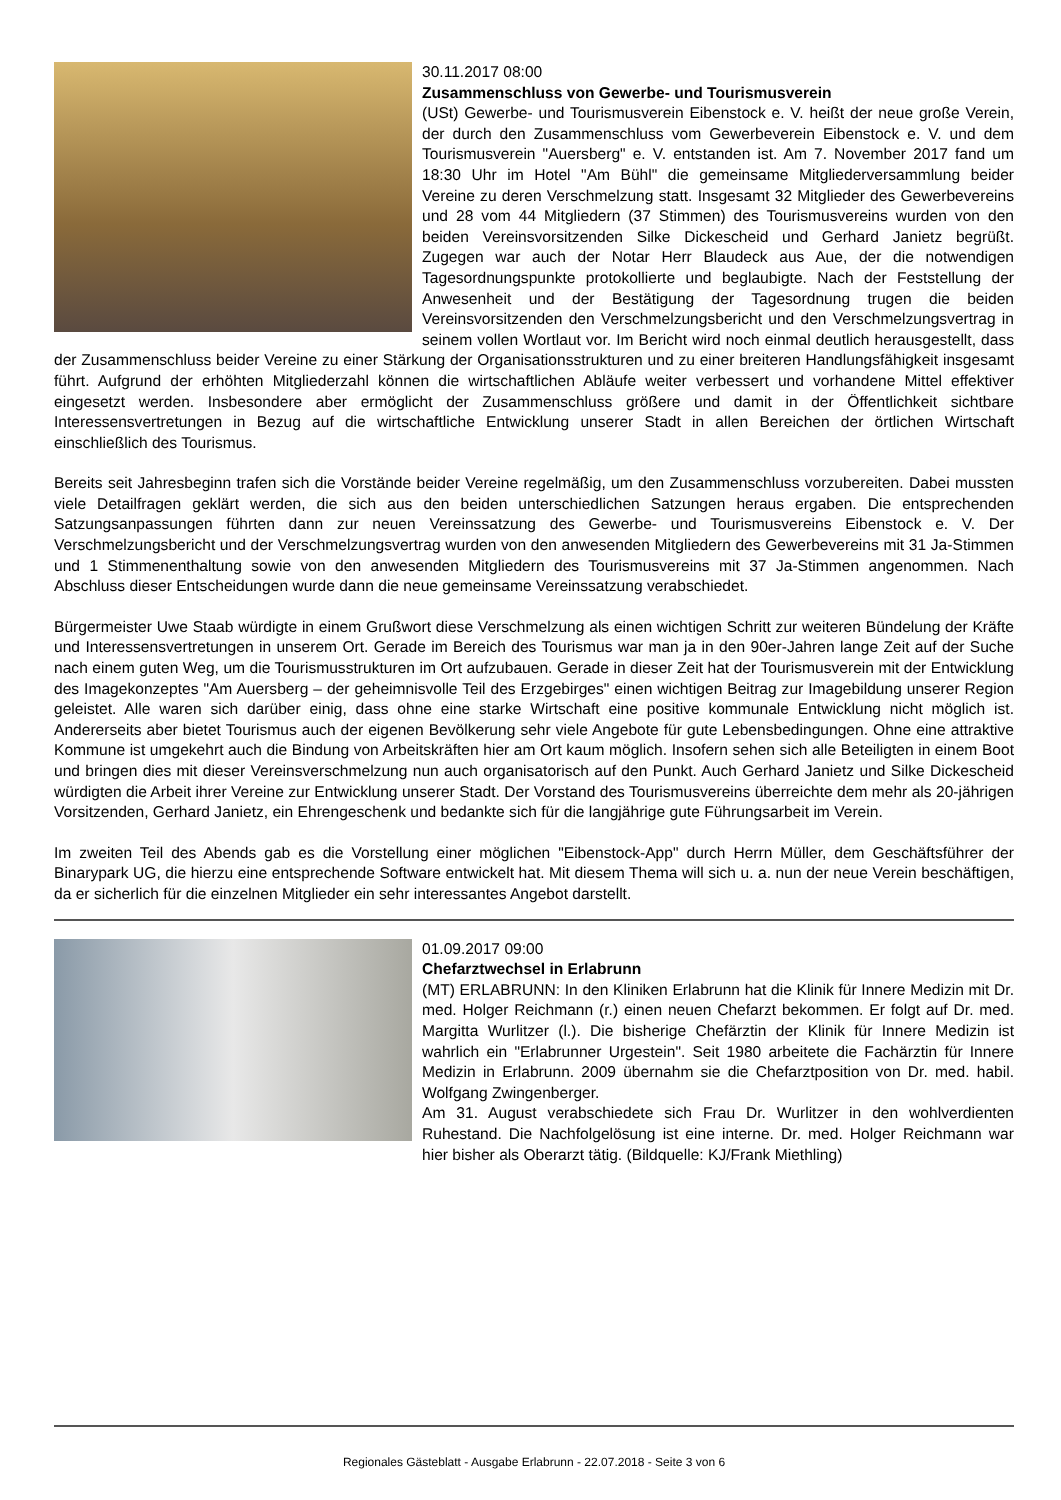30.11.2017 08:00
Zusammenschluss von Gewerbe- und Tourismusverein
(USt) Gewerbe- und Tourismusverein Eibenstock e. V. heißt der neue große Verein, der durch den Zusammenschluss vom Gewerbeverein Eibenstock e. V. und dem Tourismusverein "Auersberg" e. V. entstanden ist. Am 7. November 2017 fand um 18:30 Uhr im Hotel "Am Bühl" die gemeinsame Mitgliederversammlung beider Vereine zu deren Verschmelzung statt. Insgesamt 32 Mitglieder des Gewerbevereins und 28 vom 44 Mitgliedern (37 Stimmen) des Tourismusvereins wurden von den beiden Vereinsvorsitzenden Silke Dickescheid und Gerhard Janietz begrüßt. Zugegen war auch der Notar Herr Blaudeck aus Aue, der die notwendigen Tagesordnungspunkte protokollierte und beglaubigte. Nach der Feststellung der Anwesenheit und der Bestätigung der Tagesordnung trugen die beiden Vereinsvorsitzenden den Verschmelzungsbericht und den Verschmelzungsvertrag in seinem vollen Wortlaut vor. Im Bericht wird noch einmal deutlich herausgestellt, dass der Zusammenschluss beider Vereine zu einer Stärkung der Organisationsstrukturen und zu einer breiteren Handlungsfähigkeit insgesamt führt. Aufgrund der erhöhten Mitgliederzahl können die wirtschaftlichen Abläufe weiter verbessert und vorhandene Mittel effektiver eingesetzt werden. Insbesondere aber ermöglicht der Zusammenschluss größere und damit in der Öffentlichkeit sichtbare Interessensvertretungen in Bezug auf die wirtschaftliche Entwicklung unserer Stadt in allen Bereichen der örtlichen Wirtschaft einschließlich des Tourismus.
Bereits seit Jahresbeginn trafen sich die Vorstände beider Vereine regelmäßig, um den Zusammenschluss vorzubereiten. Dabei mussten viele Detailfragen geklärt werden, die sich aus den beiden unterschiedlichen Satzungen heraus ergaben. Die entsprechenden Satzungsanpassungen führten dann zur neuen Vereinssatzung des Gewerbe- und Tourismusvereins Eibenstock e. V. Der Verschmelzungsbericht und der Verschmelzungsvertrag wurden von den anwesenden Mitgliedern des Gewerbevereins mit 31 Ja-Stimmen und 1 Stimmenenthaltung sowie von den anwesenden Mitgliedern des Tourismusvereins mit 37 Ja-Stimmen angenommen. Nach Abschluss dieser Entscheidungen wurde dann die neue gemeinsame Vereinssatzung verabschiedet.
Bürgermeister Uwe Staab würdigte in einem Grußwort diese Verschmelzung als einen wichtigen Schritt zur weiteren Bündelung der Kräfte und Interessensvertretungen in unserem Ort. Gerade im Bereich des Tourismus war man ja in den 90er-Jahren lange Zeit auf der Suche nach einem guten Weg, um die Tourismusstrukturen im Ort aufzubauen. Gerade in dieser Zeit hat der Tourismusverein mit der Entwicklung des Imagekonzeptes "Am Auersberg – der geheimnisvolle Teil des Erzgebirges" einen wichtigen Beitrag zur Imagebildung unserer Region geleistet. Alle waren sich darüber einig, dass ohne eine starke Wirtschaft eine positive kommunale Entwicklung nicht möglich ist. Andererseits aber bietet Tourismus auch der eigenen Bevölkerung sehr viele Angebote für gute Lebensbedingungen. Ohne eine attraktive Kommune ist umgekehrt auch die Bindung von Arbeitskräften hier am Ort kaum möglich. Insofern sehen sich alle Beteiligten in einem Boot und bringen dies mit dieser Vereinsverschmelzung nun auch organisatorisch auf den Punkt. Auch Gerhard Janietz und Silke Dickescheid würdigten die Arbeit ihrer Vereine zur Entwicklung unserer Stadt. Der Vorstand des Tourismusvereins überreichte dem mehr als 20-jährigen Vorsitzenden, Gerhard Janietz, ein Ehrengeschenk und bedankte sich für die langjährige gute Führungsarbeit im Verein.
Im zweiten Teil des Abends gab es die Vorstellung einer möglichen "Eibenstock-App" durch Herrn Müller, dem Geschäftsführer der Binarypark UG, die hierzu eine entsprechende Software entwickelt hat. Mit diesem Thema will sich u. a. nun der neue Verein beschäftigen, da er sicherlich für die einzelnen Mitglieder ein sehr interessantes Angebot darstellt.
01.09.2017 09:00
Chefarztwechsel in Erlabrunn
(MT) ERLABRUNN: In den Kliniken Erlabrunn hat die Klinik für Innere Medizin mit Dr. med. Holger Reichmann (r.) einen neuen Chefarzt bekommen. Er folgt auf Dr. med. Margitta Wurlitzer (l.). Die bisherige Chefärztin der Klinik für Innere Medizin ist wahrlich ein "Erlabrunner Urgestein". Seit 1980 arbeitete die Fachärztin für Innere Medizin in Erlabrunn. 2009 übernahm sie die Chefarztposition von Dr. med. habil. Wolfgang Zwingenberger.
Am 31. August verabschiedete sich Frau Dr. Wurlitzer in den wohlverdienten Ruhestand. Die Nachfolgelösung ist eine interne. Dr. med. Holger Reichmann war hier bisher als Oberarzt tätig. (Bildquelle: KJ/Frank Miethling)
Regionales Gästeblatt - Ausgabe Erlabrunn - 22.07.2018 - Seite 3 von 6